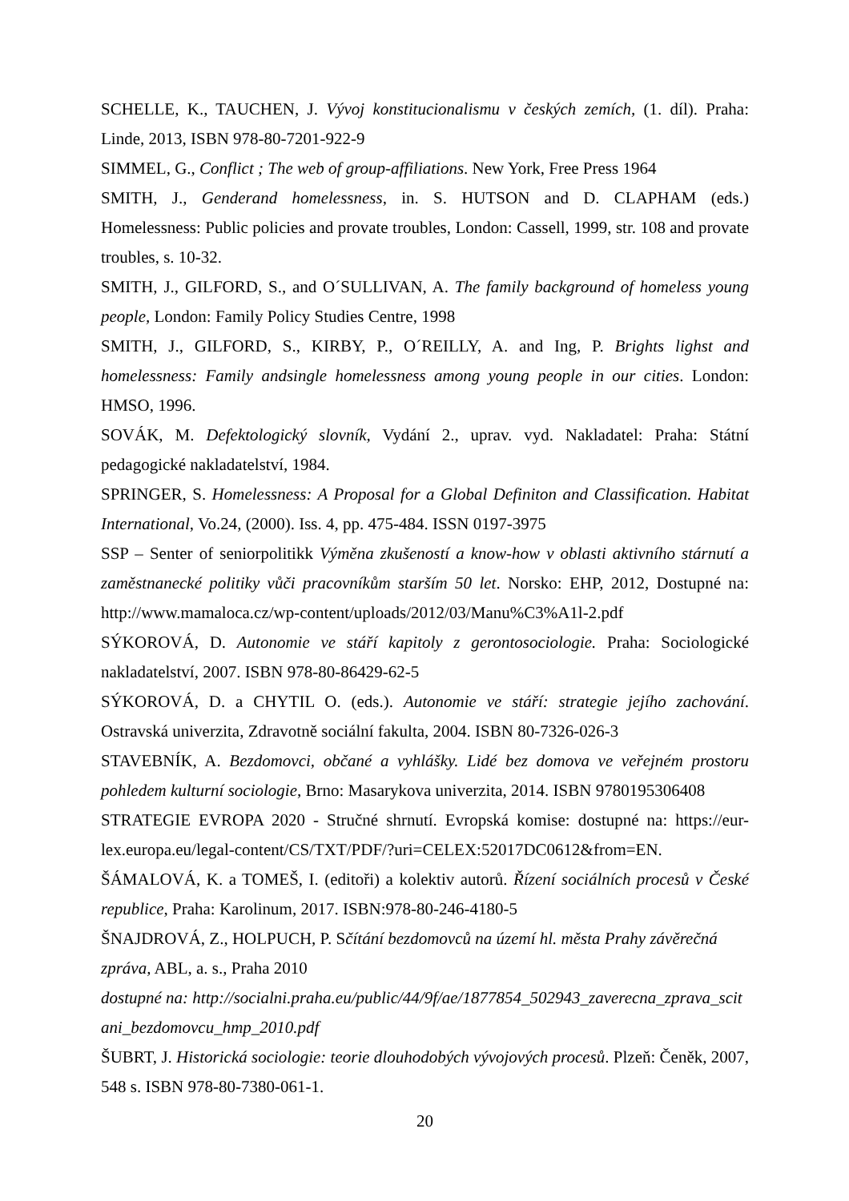SCHELLE, K., TAUCHEN, J. Vývoj konstitucionalismu v českých zemích, (1. díl). Praha: Linde, 2013, ISBN 978-80-7201-922-9
SIMMEL, G., Conflict ; The web of group-affiliations. New York, Free Press 1964
SMITH, J., Genderand homelessness, in. S. HUTSON and D. CLAPHAM (eds.) Homelessness: Public policies and provate troubles, London: Cassell, 1999, str. 108 and provate troubles, s. 10-32.
SMITH, J., GILFORD, S., and O´SULLIVAN, A. The family background of homeless young people, London: Family Policy Studies Centre, 1998
SMITH, J., GILFORD, S., KIRBY, P., O´REILLY, A. and Ing, P. Brights lighst and homelessness: Family andsingle homelessness among young people in our cities. London: HMSO, 1996.
SOVÁK, M. Defektologický slovník, Vydání 2., uprav. vyd. Nakladatel: Praha: Státní pedagogické nakladatelství, 1984.
SPRINGER, S. Homelessness: A Proposal for a Global Definiton and Classification. Habitat International, Vo.24, (2000). Iss. 4, pp. 475-484. ISSN 0197-3975
SSP – Senter of seniorpolitikk Výměna zkušeností a know-how v oblasti aktivního stárnutí a zaměstnanecké politiky vůči pracovníkům starším 50 let. Norsko: EHP, 2012, Dostupné na: http://www.mamaloca.cz/wp-content/uploads/2012/03/Manu%C3%A1l-2.pdf
SÝKOROVÁ, D. Autonomie ve stáří kapitoly z gerontosociologie. Praha: Sociologické nakladatelství, 2007. ISBN 978-80-86429-62-5
SÝKOROVÁ, D. a CHYTIL O. (eds.). Autonomie ve stáří: strategie jejího zachování. Ostravská univerzita, Zdravotně sociální fakulta, 2004. ISBN 80-7326-026-3
STAVEBNÍK, A. Bezdomovci, občané a vyhlášky. Lidé bez domova ve veřejném prostoru pohledem kulturní sociologie, Brno: Masarykova univerzita, 2014. ISBN 9780195306408
STRATEGIE EVROPA 2020 - Stručné shrnutí. Evropská komise: dostupné na: https://eur-lex.europa.eu/legal-content/CS/TXT/PDF/?uri=CELEX:52017DC0612&from=EN.
ŠÁMALOVÁ, K. a TOMEŠ, I. (editoři) a kolektiv autorů. Řízení sociálních procesů v České republice, Praha: Karolinum, 2017. ISBN:978-80-246-4180-5
ŠNAJDROVÁ, Z., HOLPUCH, P. Sčítání bezdomovců na území hl. města Prahy závěrečná zpráva, ABL, a. s., Praha 2010
dostupné na: http://socialni.praha.eu/public/44/9f/ae/1877854_502943_zaverecna_zprava_scitani_bezdomovcu_hmp_2010.pdf
ŠUBRT, J. Historická sociologie: teorie dlouhodobých vývojových procesů. Plzeň: Čeněk, 2007, 548 s. ISBN 978-80-7380-061-1.
20